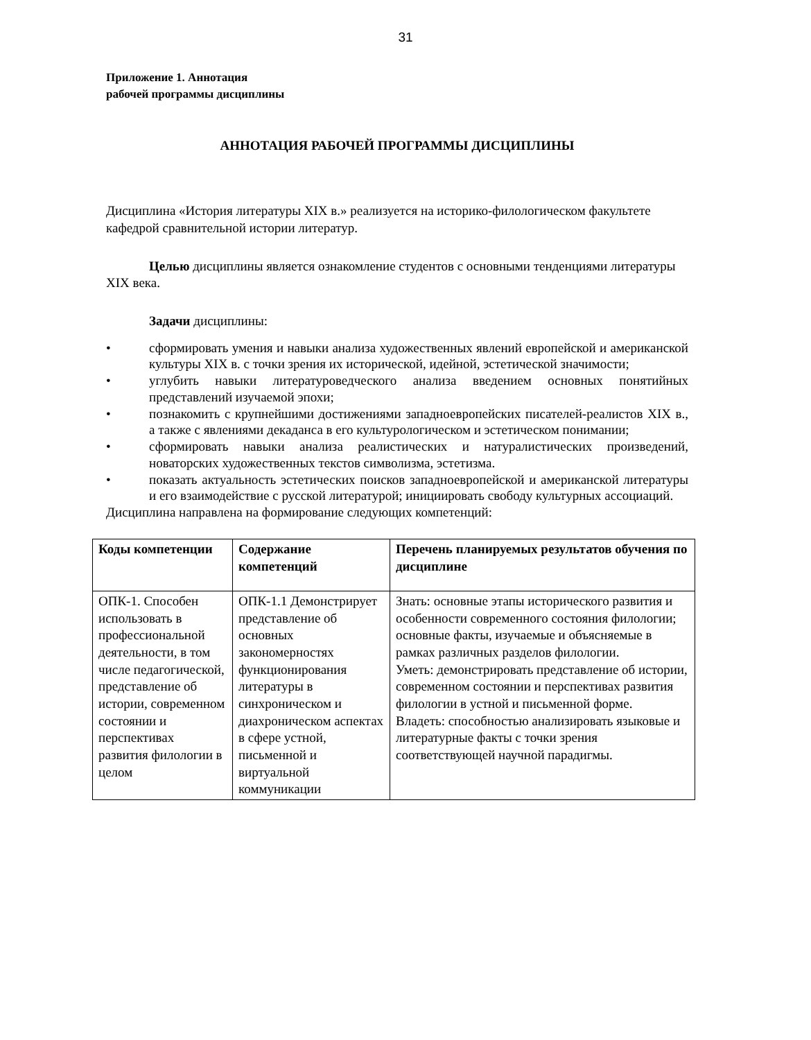31
Приложение 1. Аннотация
рабочей программы дисциплины
АННОТАЦИЯ РАБОЧЕЙ ПРОГРАММЫ ДИСЦИПЛИНЫ
Дисциплина «История литературы XIX в.» реализуется на историко-филологическом факультете кафедрой сравнительной истории литератур.
Целью дисциплины является ознакомление студентов с основными тенденциями литературы XIX века.
Задачи дисциплины:
• сформировать умения и навыки анализа художественных явлений европейской и американской культуры XIX в. с точки зрения их исторической, идейной, эстетической значимости;
• углубить навыки литературоведческого анализа введением основных понятийных представлений изучаемой эпохи;
• познакомить с крупнейшими достижениями западноевропейских писателей-реалистов XIX в., а также с явлениями декаданса в его культурологическом и эстетическом понимании;
• сформировать навыки анализа реалистических и натуралистических произведений, новаторских художественных текстов символизма, эстетизма.
• показать актуальность эстетических поисков западноевропейской и американской литературы и его взаимодействие с русской литературой; инициировать свободу культурных ассоциаций.
Дисциплина направлена на формирование следующих компетенций:
| Коды компетенции | Содержание компетенций | Перечень планируемых результатов обучения по дисциплине |
| --- | --- | --- |
| ОПК-1. Способен использовать в профессиональной деятельности, в том числе педагогической, представление об истории, современном состоянии и перспективах развития филологии в целом | ОПК-1.1 Демонстрирует представление об основных закономерностях функционирования литературы в синхроническом и диахроническом аспектах в сфере устной, письменной и виртуальной коммуникации | Знать: основные этапы исторического развития и особенности современного состояния филологии; основные факты, изучаемые и объясняемые в рамках различных разделов филологии. Уметь: демонстрировать представление об истории, современном состоянии и перспективах развития филологии в устной и письменной форме. Владеть: способностью анализировать языковые и литературные факты с точки зрения соответствующей научной парадигмы. |